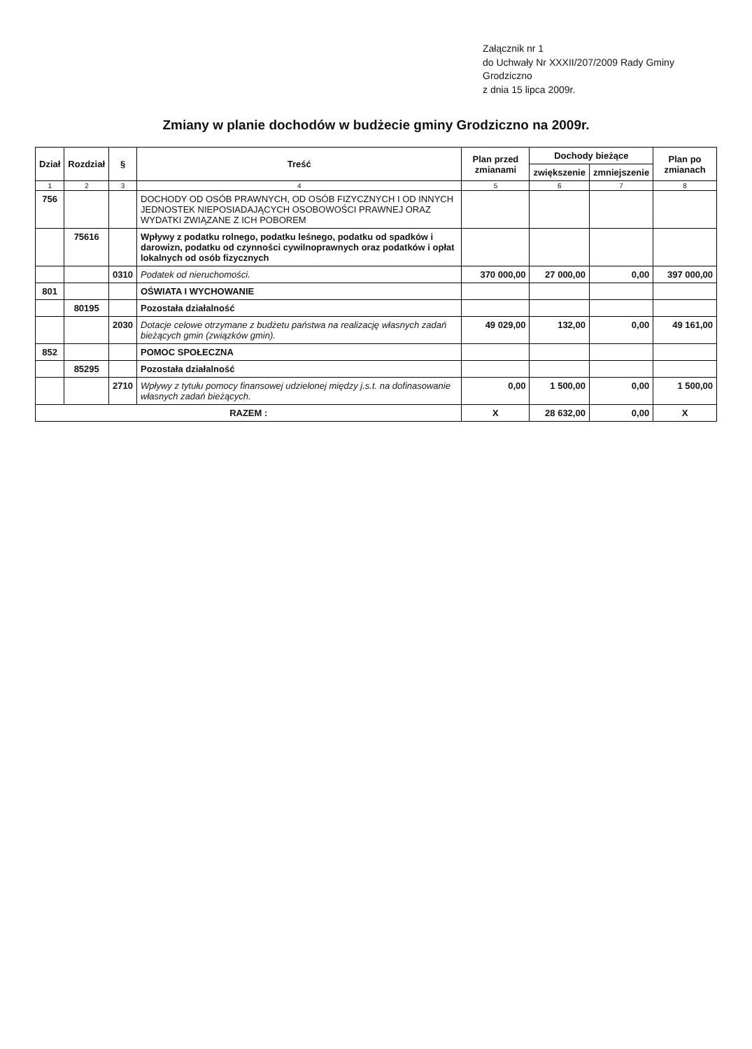Załącznik nr 1
do Uchwały Nr XXXII/207/2009 Rady Gminy Grodziczno
z dnia 15 lipca 2009r.
Zmiany w planie dochodów w budżecie gminy Grodziczno na 2009r.
| Dział | Rozdział | § | Treść | Plan przed zmianami | Dochody bieżące | | Plan po zmianach |
| --- | --- | --- | --- | --- | --- | --- | --- |
| | | | | | zwiększenie | zmniejszenie | |
| 1 | 2 | 3 | 4 | 5 | 6 | 7 | 8 |
| 756 | | | DOCHODY OD OSÓB PRAWNYCH, OD OSÓB FIZYCZNYCH I OD INNYCH JEDNOSTEK NIEPOSIADAJĄCYCH OSOBOWOŚCI PRAWNEJ ORAZ WYDATKI ZWIĄZANE Z ICH POBOREM | | | | |
| | 75616 | | Wpływy z podatku rolnego, podatku leśnego, podatku od spadków i darowizn, podatku od czynności cywilnoprawnych oraz podatków i opłat lokalnych od osób fizycznych | | | | |
| | | 0310 | Podatek od nieruchomości. | 370 000,00 | 27 000,00 | 0,00 | 397 000,00 |
| 801 | | | OŚWIATA I WYCHOWANIE | | | | |
| | 80195 | | Pozostała działalność | | | | |
| | | 2030 | Dotacje celowe otrzymane z budżetu państwa na realizację własnych zadań bieżących gmin (związków gmin). | 49 029,00 | 132,00 | 0,00 | 49 161,00 |
| 852 | | | POMOC SPOŁECZNA | | | | |
| | 85295 | | Pozostała działalność | | | | |
| | | 2710 | Wpływy z tytułu pomocy finansowej udzielonej między j.s.t. na dofinasowanie własnych zadań bieżących. | 0,00 | 1 500,00 | 0,00 | 1 500,00 |
| RAZEM : | | | | X | 28 632,00 | 0,00 | X |